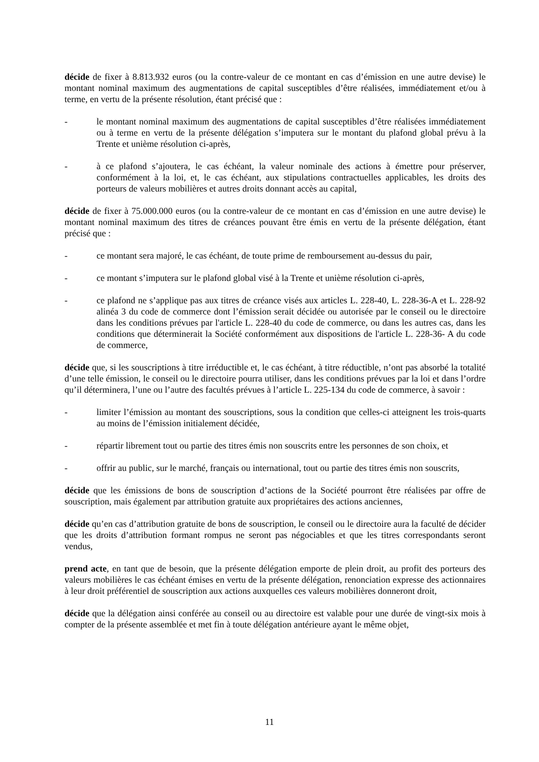décide de fixer à 8.813.932 euros (ou la contre-valeur de ce montant en cas d’émission en une autre devise) le montant nominal maximum des augmentations de capital susceptibles d’être réalisées, immédiatement et/ou à terme, en vertu de la présente résolution, étant précisé que :
- le montant nominal maximum des augmentations de capital susceptibles d’être réalisées immédiatement ou à terme en vertu de la présente délégation s’imputera sur le montant du plafond global prévu à la Trente et unième résolution ci-après,
- à ce plafond s’ajoutera, le cas échéant, la valeur nominale des actions à émettre pour préserver, conformément à la loi, et, le cas échéant, aux stipulations contractuelles applicables, les droits des porteurs de valeurs mobilières et autres droits donnant accès au capital,
décide de fixer à 75.000.000 euros (ou la contre-valeur de ce montant en cas d’émission en une autre devise) le montant nominal maximum des titres de créances pouvant être émis en vertu de la présente délégation, étant précisé que :
- ce montant sera majoré, le cas échéant, de toute prime de remboursement au-dessus du pair,
- ce montant s’imputera sur le plafond global visé à la Trente et unième résolution ci-après,
- ce plafond ne s’applique pas aux titres de créance visés aux articles L. 228-40, L. 228-36-A et L. 228-92 alinéa 3 du code de commerce dont l’émission serait décidée ou autorisée par le conseil ou le directoire dans les conditions prévues par l'article L. 228-40 du code de commerce, ou dans les autres cas, dans les conditions que déterminerait la Société conformément aux dispositions de l'article L. 228-36- A du code de commerce,
décide que, si les souscriptions à titre irréductible et, le cas échéant, à titre réductible, n’ont pas absorbé la totalité d’une telle émission, le conseil ou le directoire pourra utiliser, dans les conditions prévues par la loi et dans l’ordre qu’il déterminera, l’une ou l’autre des facultés prévues à l’article L. 225-134 du code de commerce, à savoir :
- limiter l’émission au montant des souscriptions, sous la condition que celles-ci atteignent les trois-quarts au moins de l’émission initialement décidée,
- répartir librement tout ou partie des titres émis non souscrits entre les personnes de son choix, et
- offrir au public, sur le marché, français ou international, tout ou partie des titres émis non souscrits,
décide que les émissions de bons de souscription d’actions de la Société pourront être réalisées par offre de souscription, mais également par attribution gratuite aux propriétaires des actions anciennes,
décide qu’en cas d’attribution gratuite de bons de souscription, le conseil ou le directoire aura la faculté de décider que les droits d’attribution formant rompus ne seront pas négociables et que les titres correspondants seront vendus,
prend acte, en tant que de besoin, que la présente délégation emporte de plein droit, au profit des porteurs des valeurs mobilières le cas échéant émises en vertu de la présente délégation, renonciation expresse des actionnaires à leur droit préférentiel de souscription aux actions auxquelles ces valeurs mobilières donneront droit,
décide que la délégation ainsi conférée au conseil ou au directoire est valable pour une durée de vingt-six mois à compter de la présente assemblée et met fin à toute délégation antérieure ayant le même objet,
11